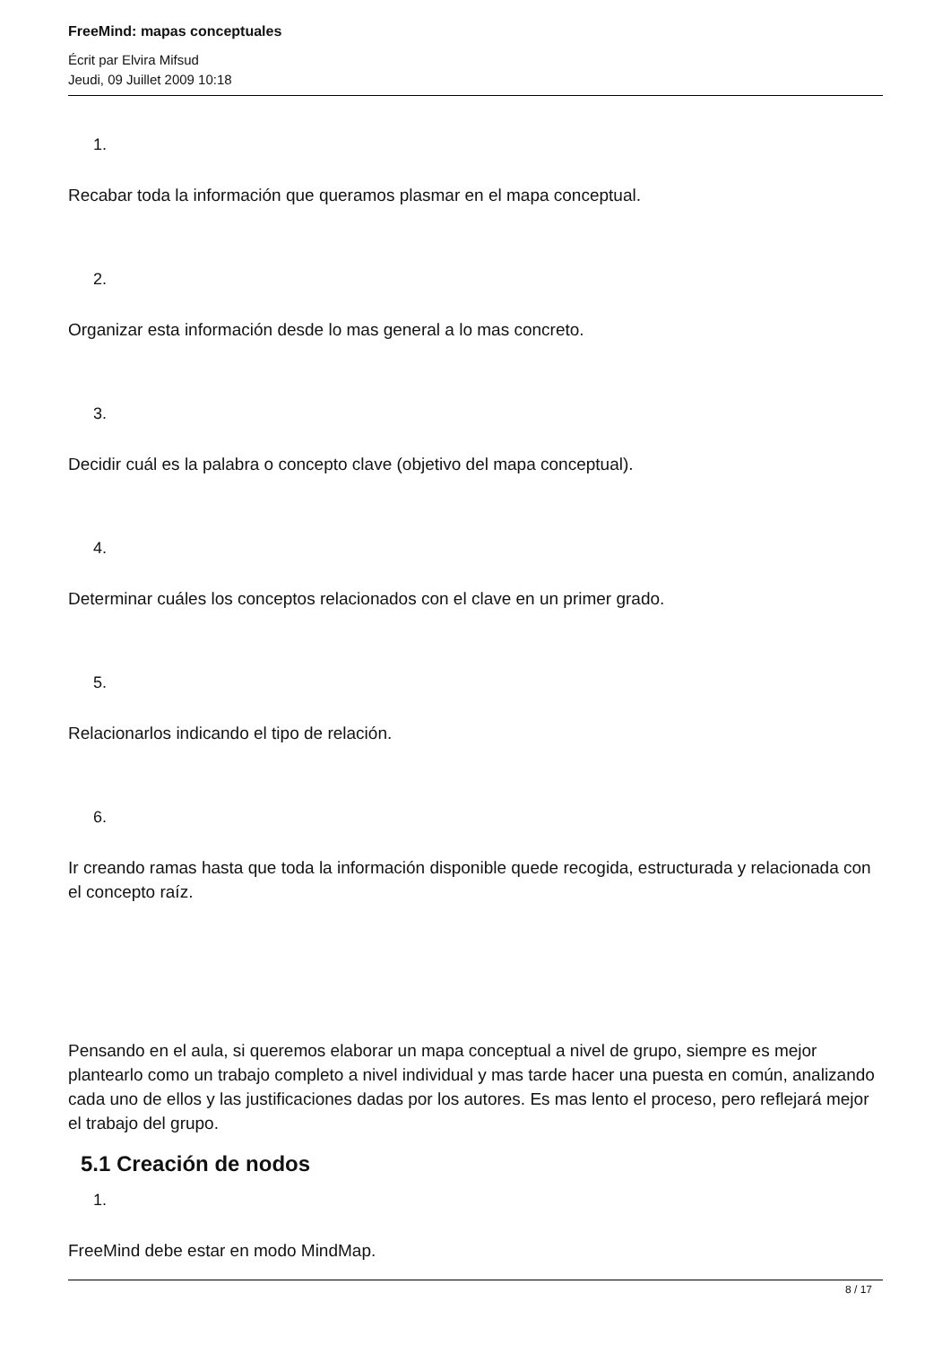FreeMind: mapas conceptuales
Écrit par Elvira Mifsud
Jeudi, 09 Juillet 2009 10:18
1.
Recabar toda la información que queramos plasmar en el mapa conceptual.
2.
Organizar esta información desde lo mas general a lo mas concreto.
3.
Decidir cuál es la palabra o concepto clave (objetivo del mapa conceptual).
4.
Determinar cuáles los conceptos relacionados con el clave en un primer grado.
5.
Relacionarlos indicando el tipo de relación.
6.
Ir creando ramas hasta que toda la información disponible quede recogida, estructurada y relacionada con el concepto raíz.
Pensando en el aula, si queremos elaborar un mapa conceptual a nivel de grupo, siempre es mejor plantearlo como un trabajo completo a nivel individual y mas tarde hacer una puesta en común, analizando cada uno de ellos y las justificaciones dadas por los autores. Es mas lento el proceso, pero reflejará mejor el trabajo del grupo.
5.1 Creación de nodos
1.
FreeMind debe estar en modo MindMap.
8 / 17